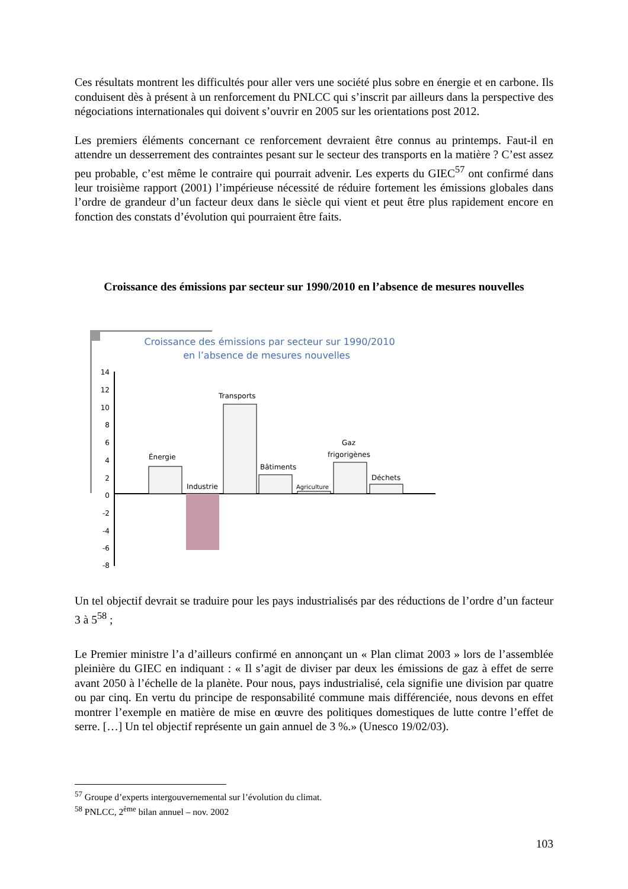Ces résultats montrent les difficultés pour aller vers une société plus sobre en énergie et en carbone. Ils conduisent dès à présent à un renforcement du PNLCC qui s’inscrit par ailleurs dans la perspective des négociations internationales qui doivent s’ouvrir en 2005 sur les orientations post 2012.
Les premiers éléments concernant ce renforcement devraient être connus au printemps. Faut-il en attendre un desserrement des contraintes pesant sur le secteur des transports en la matière ? C’est assez peu probable, c’est même le contraire qui pourrait advenir. Les experts du GIEC<sup>57</sup> ont confirmé dans leur troisième rapport (2001) l’impérieuse nécessité de réduire fortement les émissions globales dans l’ordre de grandeur d’un facteur deux dans le siècle qui vient et peut être plus rapidement encore en fonction des constats d’évolution qui pourraient être faits.
Croissance des émissions par secteur sur 1990/2010 en l’absence de mesures nouvelles
Croissance des émissions par secteur sur 1990/2010
en l’absence de mesures nouvelles
14
12
10
8
6
4
2
0
-2
-4
-6
-8
Énergie
Industrie
Transports
Bâtiments
Agriculture
Gaz
frigorigènes
Déchets
Un tel objectif devrait se traduire pour les pays industrialisés par des réductions de l’ordre d’un facteur 3 à 5<sup>58</sup> ;
Le Premier ministre l’a d’ailleurs confirmé en annonçant un « Plan climat 2003 » lors de l’assemblée pleinière du GIEC en indiquant : « Il s’agit de diviser par deux les émissions de gaz à effet de serre avant 2050 à l’échelle de la planète. Pour nous, pays industrialisé, cela signifie une division par quatre ou par cinq. En vertu du principe de responsabilité commune mais différenciée, nous devons en effet montrer l’exemple en matière de mise en œuvre des politiques domestiques de lutte contre l’effet de serre. […] Un tel objectif représente un gain annuel de 3 %.» (Unesco 19/02/03).
<sup>57</sup> Groupe d’experts intergouvernemental sur l’évolution du climat.
<sup>58</sup> PNLCC, 2<sup>ème</sup> bilan annuel – nov. 2002
103